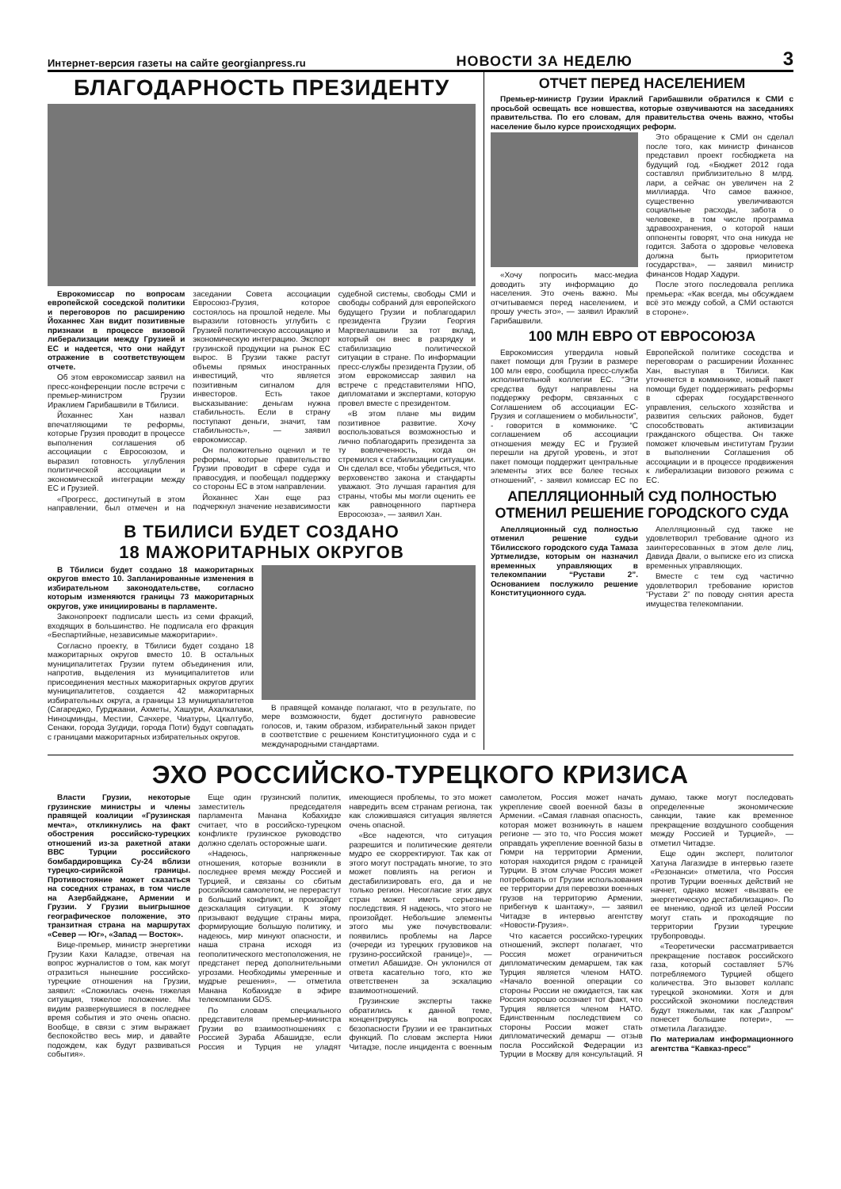Интернет-версия газеты на сайте georgianpress.ru НОВОСТИ ЗА НЕДЕЛЮ 3
БЛАГОДАРНОСТЬ ПРЕЗИДЕНТУ
Еврокомиссар по вопросам европейской соседской политики и переговоров по расширению Йоханнес Хан видит позитивные признаки в процессе визовой либерализации между Грузией и ЕС и надеется, что они найдут отражение в соответствующем отчете.
Об этом еврокомиссар заявил на пресс-конференции после встречи с премьер-министром Грузии Ираклием Гарибашвили в Тбилиси.
Йоханнес Хан назвал впечатляющими те реформы, которые Грузия проводит в процессе выполнения соглашения об ассоциации с Евросоюзом, и выразил готовность углубления политической ассоциации и экономической интеграции между ЕС и Грузией.
«Прогресс, достигнутый в этом направлении, был отмечен и на заседании Совета ассоциации Евросоюз-Грузия, которое состоялось на прошлой неделе. Мы выразили готовность углубить с Грузией политическую ассоциацию и экономическую интеграцию. Экспорт грузинской продукции на рынок ЕС вырос. В Грузии также растут объемы прямых иностранных инвестиций, что является позитивным сигналом для инвесторов. Есть такое высказывание: деньгам нужна стабильность. Если в страну поступают деньги, значит, там стабильность», — заявил еврокомиссар.
Он положительно оценил и те реформы, которые правительство Грузии проводит в сфере суда и правосудия, и пообещал поддержку со стороны ЕС в этом направлении.
Йоханнес Хан еще раз подчеркнул значение независимости судебной системы, свободы СМИ и свободы собраний для европейского будущего Грузии и поблагодарил президента Грузии Георгия Маргвелашвили за тот вклад, который он внес в разрядку и стабилизацию политической ситуации в стране. По информации пресс-службы президента Грузии, об этом еврокомиссар заявил на встрече с представителями НПО, дипломатами и экспертами, которую провел вместе с президентом.
«В этом плане мы видим позитивное развитие. Хочу воспользоваться возможностью и лично поблагодарить президента за ту вовлеченность, когда он стремился к стабилизации ситуации. Он сделал все, чтобы убедиться, что верховенство закона и стандарты уважают. Это лучшая гарантия для страны, чтобы мы могли оценить ее как равноценного партнера Евросоюза», — заявил Хан.
В ТБИЛИСИ БУДЕТ СОЗДАНО
18 МАЖОРИТАРНЫХ ОКРУГОВ
В Тбилиси будет создано 18 мажоритарных округов вместо 10. Запланированные изменения в избирательном законодательстве, согласно которым изменяются границы 73 мажоритарных округов, уже инициированы в парламенте.
Законопроект подписали шесть из семи фракций, входящих в большинство. Не подписала его фракция «Беспартийные, независимые мажоритарии».
Согласно проекту, в Тбилиси будет создано 18 мажоритарных округов вместо 10. В остальных муниципалитетах Грузии путем объединения или, напротив, выделения из муниципалитетов или присоединения местных мажоритарных округов других муниципалитетов, создается 42 мажоритарных избирательных округа, а границы 13 муниципалитетов (Сагареджо, Гурджаани, Ахметы, Хашури, Ахалкалаки, Ниноцминды, Местии, Сачхере, Чиатуры, Цкалтубо, Сенаки, города Зугдиди, города Поти) будут совпадать с границами мажоритарных избирательных округов.
В правящей команде полагают, что в результате, по мере возможности, будет достигнуто равновесие голосов, и, таким образом, избирательный закон придет в соответствие с решением Конституционного суда и с международными стандартами.
ОТЧЕТ ПЕРЕД НАСЕЛЕНИЕМ
Премьер-министр Грузии Ираклий Гарибашвили обратился к СМИ с просьбой освещать все новшества, которые озвучиваются на заседаниях правительства. По его словам, для правительства очень важно, чтобы население было курсе происходящих реформ.
«Хочу попросить масс-медиа доводить эту информацию до населения. Это очень важно. Мы отчитываемся перед населением, и прошу учесть это», — заявил Ираклий Гарибашвили.
Это обращение к СМИ он сделал после того, как министр финансов представил проект госбюджета на будущий год. «Бюджет 2012 года составлял приблизительно 8 млрд. лари, а сейчас он увеличен на 2 миллиарда. Что самое важное, существенно увеличиваются социальные расходы, забота о человеке, в том числе программа здравоохранения, о которой наши оппоненты говорят, что она никуда не годится. Забота о здоровье человека должна быть приоритетом государства», — заявил министр финансов Нодар Хадури.
После этого последовала реплика премьера: «Как всегда, мы обсуждаем всё это между собой, а СМИ остаются в стороне».
100 МЛН ЕВРО ОТ ЕВРОСОЮЗА
Еврокомиссия утвердила новый пакет помощи для Грузии в размере 100 млн евро, сообщила пресс-служба исполнительной коллегии ЕС. “Эти средства будут направлены на поддержку реформ, связанных с Соглашением об ассоциации ЕС-Грузия и соглашением о мобильности”, - говорится в коммюнике. “С соглашением об ассоциации отношения между ЕС и Грузией перешли на другой уровень, и этот пакет помощи поддержит центральные элементы этих все более тесных отношений”, - заявил комиссар ЕС по Европейской политике соседства и переговорам о расширении Йоханнес Хан, выступая в Тбилиси. Как уточняется в коммюнике, новый пакет помощи будет поддерживать реформы в сферах государственного управления, сельского хозяйства и развития сельских районов, будет способствовать активизации гражданского общества. Он также поможет ключевым институтам Грузии в выполнении Соглашения об ассоциации и в процессе продвижения к либерализации визового режима с ЕС.
АПЕЛЛЯЦИОННЫЙ СУД ПОЛНОСТЬЮ ОТМЕНИЛ РЕШЕНИЕ ГОРОДСКОГО СУДА
Апелляционный суд полностью отменил решение судьи Тбилисского городского суда Тамаза Уртмелидзе, которым он назначил временных управляющих в телекомпании “Рустави 2”. Основанием послужило решение Конституционного суда.
Апелляционный суд также не удовлетворил требование одного из заинтересованных в этом деле лиц, Давида Двали, о выписке его из списка временных управляющих.
Вместе с тем суд частично удовлетворил требование юристов “Рустави 2” по поводу снятия ареста имущества телекомпании.
ЭХО РОССИЙСКО-ТУРЕЦКОГО КРИЗИСА
Власти Грузии, некоторые грузинские министры и члены правящей коалиции «Грузинская мечта», откликнулись на факт обострения российско-турецких отношений из-за ракетной атаки ВВС Турции российского бомбардировщика Су-24 вблизи турецко-сирийской границы. Противостояние может сказаться на соседних странах, в том числе на Азербайджане, Армении и Грузии. У Грузии выигрышное географическое положение, это транзитная страна на маршрутах «Север — Юг», «Запад — Восток».
Вице-премьер, министр энергетики Грузии Кахи Каладзе, отвечая на вопрос журналистов о том, как могут отразиться нынешние российско-турецкие отношения на Грузии, заявил: «Сложилась очень тяжелая ситуация, тяжелое положение. Мы видим развернувшиеся в последнее время события и это очень опасно. Вообще, в связи с этим выражает беспокойство весь мир, и давайте подождем, как будут развиваться события».
Еще один грузинский политик, заместитель председателя парламента Манана Кобахидзе считает, что в российско-турецком конфликте грузинское руководство должно сделать осторожные шаги.
«Надеюсь, напряженные отношения, которые возникли в последнее время между Россией и Турцией, и связаны со сбитым российским самолетом, не перерастут в больший конфликт, и произойдет деэскалация ситуации. К этому призывают ведущие страны мира, формирующие большую политику, и надеюсь, мир минуют опасности, и наша страна исходя из геополитического местоположения, не предстанет перед дополнительными угрозами. Необходимы умеренные и мудрые решения», — отметила Манана Кобахидзе в эфире телекомпании GDS.
По словам специального представителя премьер-министра Грузии во взаимоотношениях с Россией Зураба Абашидзе, если Россия и Турция не уладят имеющиеся проблемы, то это может навредить всем странам региона, так как сложившаяся ситуация является очень опасной.
«Все надеются, что ситуация разрешится и политические деятели мудро ее скорректируют. Так как от этого могут пострадать многие, то это может повлиять на регион и дестабилизировать его, да и не только регион. Несогласие этих двух стран может иметь серьезные последствия. Я надеюсь, что этого не произойдет. Небольшие элементы этого мы уже почувствовали: появились проблемы на Ларсе (очереди из турецких грузовиков на грузино-российской границе)», — отметил Абашидзе. Он уклонился от ответа касательно того, кто же ответственен за эскалацию взаимоотношений.
Грузинские эксперты также обратились к данной теме, концентрируясь на вопросах безопасности Грузии и ее транзитных функций. По словам эксперта Ники Читадзе, после инцидента с военным самолетом, Россия может начать укрепление своей военной базы в Армении. «Самая главная опасность, которая может возникнуть в нашем регионе — это то, что Россия может оправдать укрепление военной базы в Гюмри на территории Армении, которая находится рядом с границей Турции. В этом случае Россия может потребовать от Грузии использования ее территории для перевозки военных грузов на территорию Армении, прибегнув к шантажу», — заявил Читадзе в интервью агентству «Новости-Грузия».
Что касается российско-турецких отношений, эксперт полагает, что Россия может ограничиться дипломатическим демаршем, так как Турция является членом НАТО. «Начало военной операции со стороны России не ожидается, так как Россия хорошо осознает тот факт, что Турция является членом НАТО. Единственным последствием со стороны России может стать дипломатический демарш — отзыв посла Российской Федерации из Турции в Москву для консультаций. Я думаю, также могут последовать определенные экономические санкции, такие как временное прекращение воздушного сообщения между Россией и Турцией», — отметил Читадзе.
Еще один эксперт, политолог Хатуна Лагазидзе в интервью газете «Резонанси» отметила, что Россия против Турции военных действий не начнет, однако может «вызвать ее энергетическую дестабилизацию». По ее мнению, одной из целей России могут стать и проходящие по территории Грузии турецкие трубопроводы.
«Теоретически рассматривается прекращение поставок российского газа, который составляет 57% потребляемого Турцией общего количества. Это вызовет коллапс турецкой экономики. Хотя и для российской экономики последствия будут тяжелыми, так как „Газпром“ понесет большие потери», — отметила Лагазидзе.
По материалам информационного агентства “Кавказ-пресс”